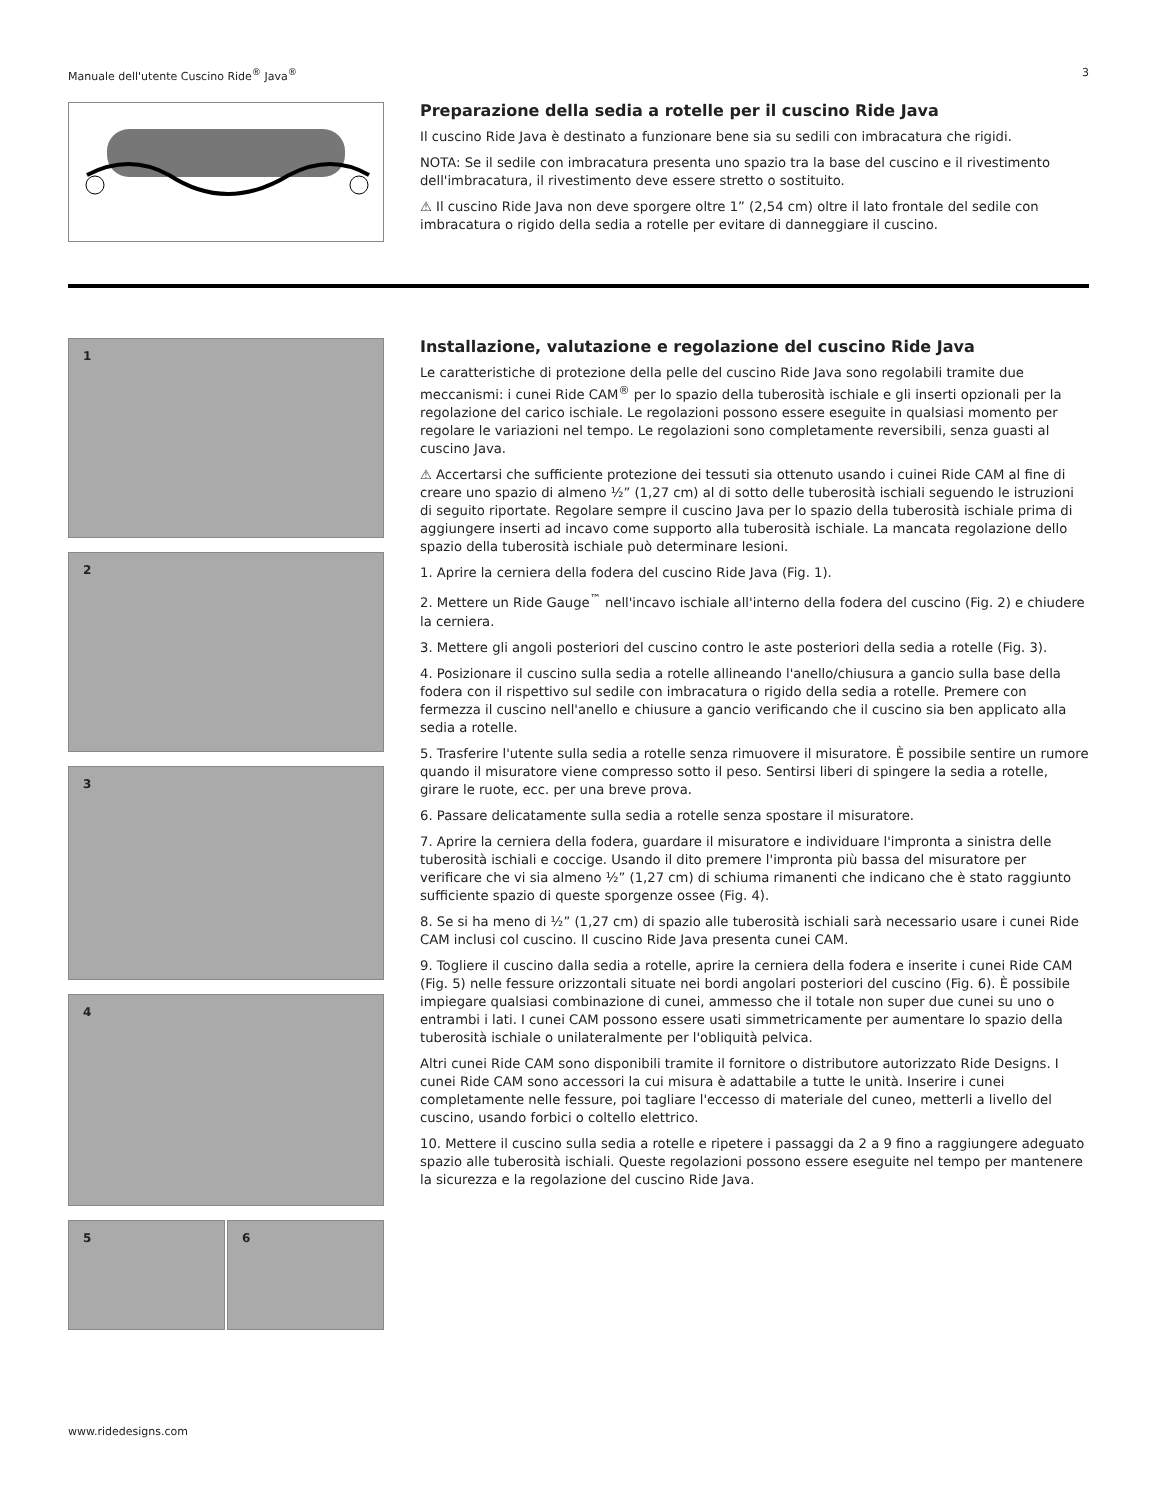Manuale dell'utente Cuscino Ride<sup>®</sup> Java<sup>®</sup> 3
Preparazione della sedia a rotelle per il cuscino Ride Java
Il cuscino Ride Java è destinato a funzionare bene sia su sedili con imbracatura che rigidi.
NOTA: Se il sedile con imbracatura presenta uno spazio tra la base del cuscino e il rivestimento dell'imbracatura, il rivestimento deve essere stretto o sostituito.
⚠ Il cuscino Ride Java non deve sporgere oltre 1” (2,54 cm) oltre il lato frontale del sedile con imbracatura o rigido della sedia a rotelle per evitare di danneggiare il cuscino.
1
2
3
4
5
6
Installazione, valutazione e regolazione del cuscino Ride Java
Le caratteristiche di protezione della pelle del cuscino Ride Java sono regolabili tramite due meccanismi: i cunei Ride CAM<sup>®</sup> per lo spazio della tuberosità ischiale e gli inserti opzionali per la regolazione del carico ischiale. Le regolazioni possono essere eseguite in qualsiasi momento per regolare le variazioni nel tempo. Le regolazioni sono completamente reversibili, senza guasti al cuscino Java.
⚠ Accertarsi che sufficiente protezione dei tessuti sia ottenuto usando i cuinei Ride CAM al fine di creare uno spazio di almeno ½” (1,27 cm) al di sotto delle tuberosità ischiali seguendo le istruzioni di seguito riportate. Regolare sempre il cuscino Java per lo spazio della tuberosità ischiale prima di aggiungere inserti ad incavo come supporto alla tuberosità ischiale. La mancata regolazione dello spazio della tuberosità ischiale può determinare lesioni.
1. Aprire la cerniera della fodera del cuscino Ride Java (Fig. 1).
2. Mettere un Ride Gauge<sup>™</sup> nell'incavo ischiale all'interno della fodera del cuscino (Fig. 2) e chiudere la cerniera.
3. Mettere gli angoli posteriori del cuscino contro le aste posteriori della sedia a rotelle (Fig. 3).
4. Posizionare il cuscino sulla sedia a rotelle allineando l'anello/chiusura a gancio sulla base della fodera con il rispettivo sul sedile con imbracatura o rigido della sedia a rotelle. Premere con fermezza il cuscino nell'anello e chiusure a gancio verificando che il cuscino sia ben applicato alla sedia a rotelle.
5. Trasferire l'utente sulla sedia a rotelle senza rimuovere il misuratore. È possibile sentire un rumore quando il misuratore viene compresso sotto il peso. Sentirsi liberi di spingere la sedia a rotelle, girare le ruote, ecc. per una breve prova.
6. Passare delicatamente sulla sedia a rotelle senza spostare il misuratore.
7. Aprire la cerniera della fodera, guardare il misuratore e individuare l'impronta a sinistra delle tuberosità ischiali e coccige. Usando il dito premere l'impronta più bassa del misuratore per verificare che vi sia almeno ½” (1,27 cm) di schiuma rimanenti che indicano che è stato raggiunto sufficiente spazio di queste sporgenze ossee (Fig. 4).
8. Se si ha meno di ½” (1,27 cm) di spazio alle tuberosità ischiali sarà necessario usare i cunei Ride CAM inclusi col cuscino. Il cuscino Ride Java presenta cunei CAM.
9. Togliere il cuscino dalla sedia a rotelle, aprire la cerniera della fodera e inserite i cunei Ride CAM (Fig. 5) nelle fessure orizzontali situate nei bordi angolari posteriori del cuscino (Fig. 6). È possibile impiegare qualsiasi combinazione di cunei, ammesso che il totale non super due cunei su uno o entrambi i lati. I cunei CAM possono essere usati simmetricamente per aumentare lo spazio della tuberosità ischiale o unilateralmente per l'obliquità pelvica.
Altri cunei Ride CAM sono disponibili tramite il fornitore o distributore autorizzato Ride Designs. I cunei Ride CAM sono accessori la cui misura è adattabile a tutte le unità. Inserire i cunei completamente nelle fessure, poi tagliare l'eccesso di materiale del cuneo, metterli a livello del cuscino, usando forbici o coltello elettrico.
10. Mettere il cuscino sulla sedia a rotelle e ripetere i passaggi da 2 a 9 fino a raggiungere adeguato spazio alle tuberosità ischiali. Queste regolazioni possono essere eseguite nel tempo per mantenere la sicurezza e la regolazione del cuscino Ride Java.
www.ridedesigns.com